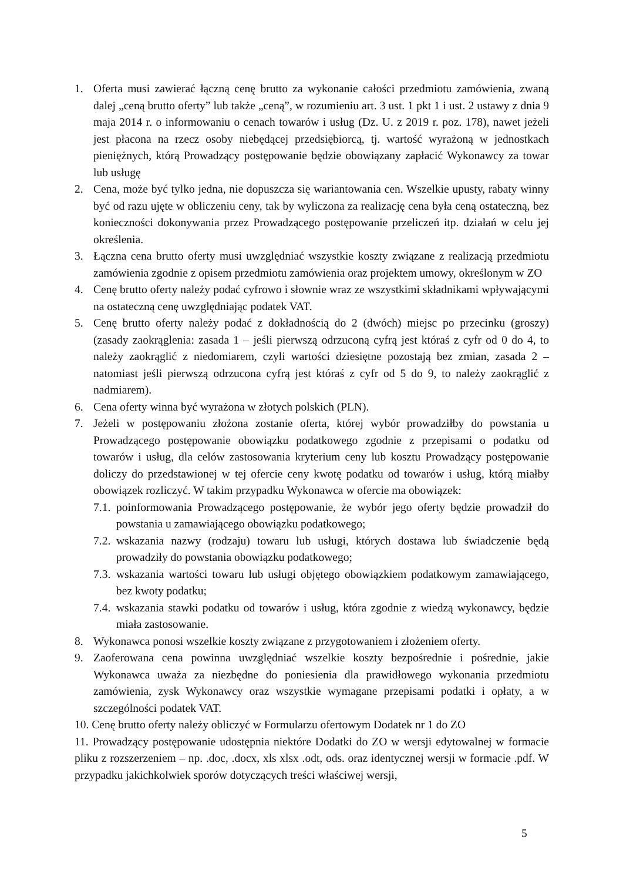1. Oferta musi zawierać łączną cenę brutto za wykonanie całości przedmiotu zamówienia, zwaną dalej „ceną brutto oferty” lub także „ceną”, w rozumieniu art. 3 ust. 1 pkt 1 i ust. 2 ustawy z dnia 9 maja 2014 r. o informowaniu o cenach towarów i usług (Dz. U. z 2019 r. poz. 178), nawet jeżeli jest płacona na rzecz osoby niebędącej przedsiębiorcą, tj. wartość wyrażoną w jednostkach pieniężnych, którą Prowadzący postępowanie będzie obowiązany zapłacić Wykonawcy za towar lub usługę
2. Cena, może być tylko jedna, nie dopuszcza się wariantowania cen. Wszelkie upusty, rabaty winny być od razu ujęte w obliczeniu ceny, tak by wyliczona za realizację cena była ceną ostateczną, bez konieczności dokonywania przez Prowadzącego postępowanie przeliczeń itp. działań w celu jej określenia.
3. Łączna cena brutto oferty musi uwzględniać wszystkie koszty związane z realizacją przedmiotu zamówienia zgodnie z opisem przedmiotu zamówienia oraz projektem umowy, określonym w ZO
4. Cenę brutto oferty należy podać cyfrowo i słownie wraz ze wszystkimi składnikami wpływającymi na ostateczną cenę uwzględniając podatek VAT.
5. Cenę brutto oferty należy podać z dokładnością do 2 (dwóch) miejsc po przecinku (groszy) (zasady zaokrąglenia: zasada 1 – jeśli pierwszą odrzuconą cyfrą jest któraś z cyfr od 0 do 4, to należy zaokrąglić z niedomiarem, czyli wartości dziesiętne pozostają bez zmian, zasada 2 – natomiast jeśli pierwszą odrzucona cyfrą jest któraś z cyfr od 5 do 9, to należy zaokrąglić z nadmiarem).
6. Cena oferty winna być wyrażona w złotych polskich (PLN).
7. Jeżeli w postępowaniu złożona zostanie oferta, której wybór prowadziłby do powstania u Prowadzącego postępowanie obowiązku podatkowego zgodnie z przepisami o podatku od towarów i usług, dla celów zastosowania kryterium ceny lub kosztu Prowadzący postępowanie doliczy do przedstawionej w tej ofercie ceny kwotę podatku od towarów i usług, którą miałby obowiązek rozliczyć. W takim przypadku Wykonawca w ofercie ma obowiązek:
7.1.
poinformowania Prowadzącego postępowanie, że wybór jego oferty będzie prowadził do powstania u zamawiającego obowiązku podatkowego;
7.2.
wskazania nazwy (rodzaju) towaru lub usługi, których dostawa lub świadczenie będą prowadziły do powstania obowiązku podatkowego;
7.3.
wskazania wartości towaru lub usługi objętego obowiązkiem podatkowym zamawiającego, bez kwoty podatku;
7.4.
wskazania stawki podatku od towarów i usług, która zgodnie z wiedzą wykonawcy, będzie miała zastosowanie.
8. Wykonawca ponosi wszelkie koszty związane z przygotowaniem i złożeniem oferty.
9. Zaoferowana cena powinna uwzględniać wszelkie koszty bezpośrednie i pośrednie, jakie Wykonawca uważa za niezbędne do poniesienia dla prawidłowego wykonania przedmiotu zamówienia, zysk Wykonawcy oraz wszystkie wymagane przepisami podatki i opłaty, a w szczególności podatek VAT.
10. Cenę brutto oferty należy obliczyć w Formularzu ofertowym Dodatek nr 1 do ZO
11. Prowadzący postępowanie udostępnia niektóre Dodatki do ZO w wersji edytowalnej w formacie pliku z rozszerzeniem – np. .doc, .docx, xls xlsx .odt, ods. oraz identycznej wersji w formacie .pdf. W przypadku jakichkolwiek sporów dotyczących treści właściwej wersji,
5